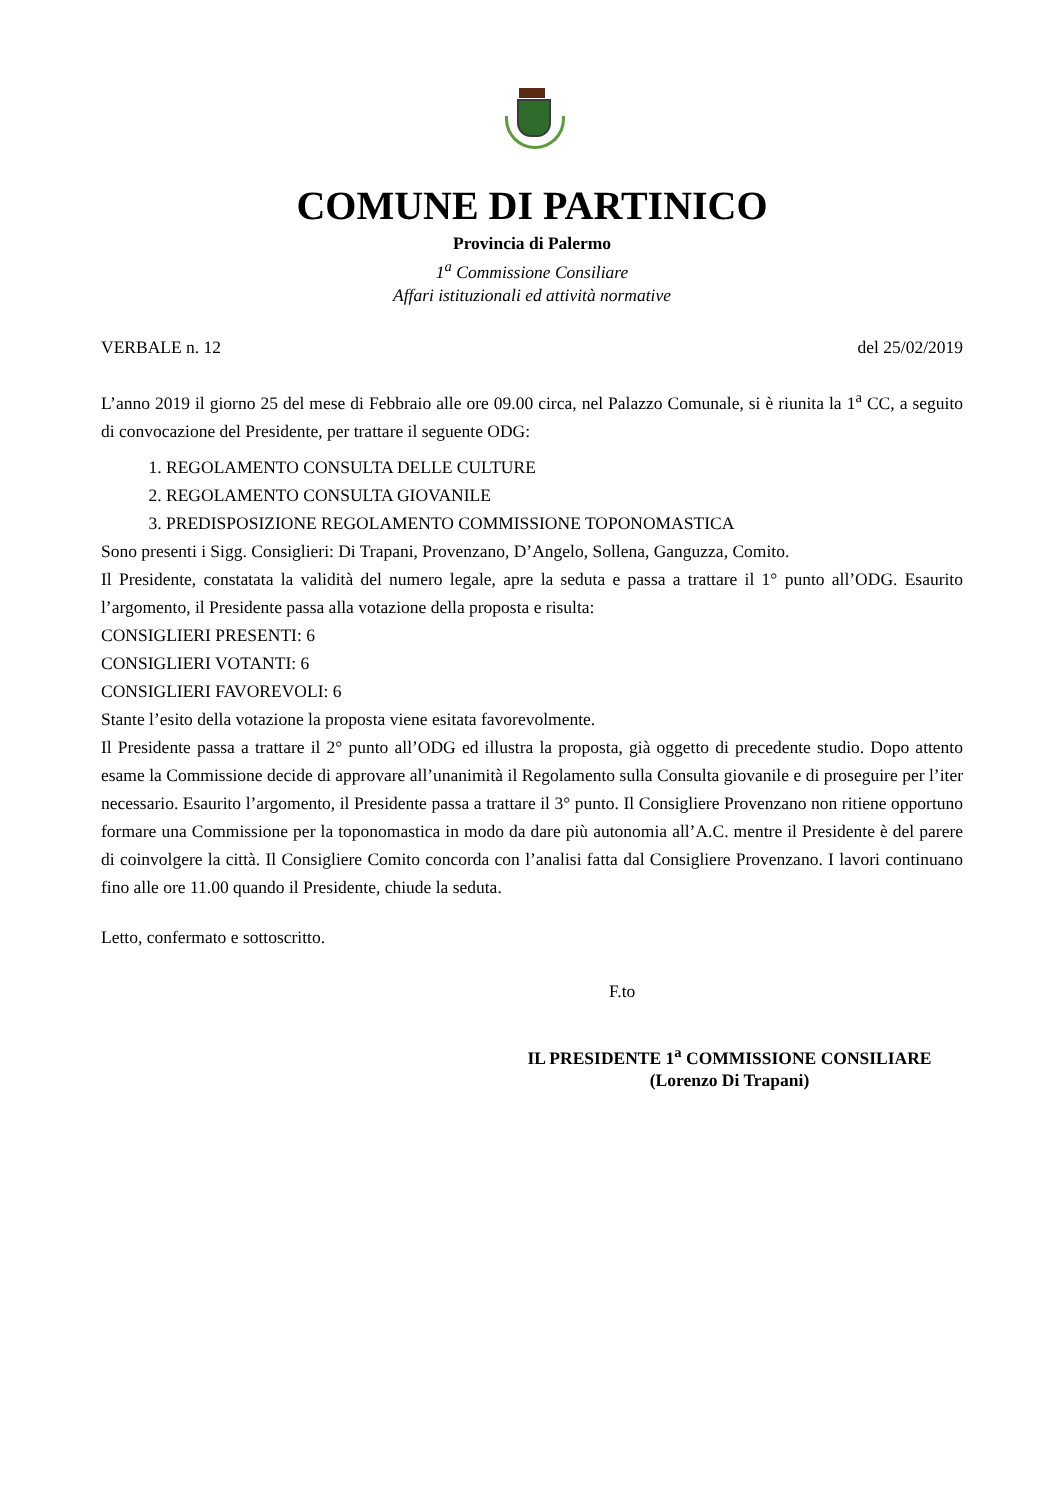COMUNE DI PARTINICO
Provincia di Palermo
1<sup>a</sup> Commissione Consiliare
Affari istituzionali ed attività normative
VERBALE n. 12 del 25/02/2019
L’anno 2019 il giorno 25 del mese di Febbraio alle ore 09.00 circa, nel Palazzo Comunale, si è riunita la 1<sup>a</sup> CC, a seguito di convocazione del Presidente, per trattare il seguente ODG:
1. REGOLAMENTO CONSULTA DELLE CULTURE
2. REGOLAMENTO CONSULTA GIOVANILE
3. PREDISPOSIZIONE REGOLAMENTO COMMISSIONE TOPONOMASTICA
Sono presenti i Sigg. Consiglieri: Di Trapani, Provenzano, D’Angelo, Sollena, Ganguzza, Comito.
Il Presidente, constatata la validità del numero legale, apre la seduta e passa a trattare il 1° punto all’ODG. Esaurito l’argomento, il Presidente passa alla votazione della proposta e risulta:
CONSIGLIERI PRESENTI: 6
CONSIGLIERI VOTANTI: 6
CONSIGLIERI FAVOREVOLI: 6
Stante l’esito della votazione la proposta viene esitata favorevolmente.
Il Presidente passa a trattare il 2° punto all’ODG ed illustra la proposta, già oggetto di precedente studio. Dopo attento esame la Commissione decide di approvare all’unanimità il Regolamento sulla Consulta giovanile e di proseguire per l’iter necessario. Esaurito l’argomento, il Presidente passa a trattare il 3° punto. Il Consigliere Provenzano non ritiene opportuno formare una Commissione per la toponomastica in modo da dare più autonomia all’A.C. mentre il Presidente è del parere di coinvolgere la città. Il Consigliere Comito concorda con l’analisi fatta dal Consigliere Provenzano. I lavori continuano fino alle ore 11.00 quando il Presidente, chiude la seduta.
Letto, confermato e sottoscritto.
F.to
IL PRESIDENTE 1<sup>a</sup> COMMISSIONE CONSILIARE
(Lorenzo Di Trapani)